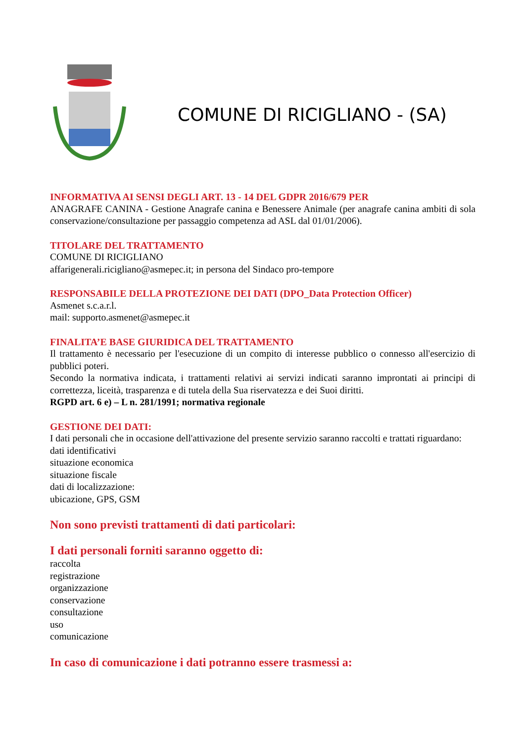COMUNE DI RICIGLIANO - (SA)
INFORMATIVA AI SENSI DEGLI ART. 13 - 14 DEL GDPR 2016/679 PER
ANAGRAFE CANINA - Gestione Anagrafe canina e Benessere Animale (per anagrafe canina ambiti di sola conservazione/consultazione per passaggio competenza ad ASL dal 01/01/2006).
TITOLARE DEL TRATTAMENTO
COMUNE DI RICIGLIANO
affarigenerali.ricigliano@asmepec.it; in persona del Sindaco pro-tempore
RESPONSABILE DELLA PROTEZIONE DEI DATI (DPO_Data Protection Officer)
Asmenet s.c.a.r.l.
mail: supporto.asmenet@asmepec.it
FINALITA’E BASE GIURIDICA DEL TRATTAMENTO
Il trattamento è necessario per l'esecuzione di un compito di interesse pubblico o connesso all'esercizio di pubblici poteri.
Secondo la normativa indicata, i trattamenti relativi ai servizi indicati saranno improntati ai principi di correttezza, liceità, trasparenza e di tutela della Sua riservatezza e dei Suoi diritti.
RGPD art. 6 e) – L n. 281/1991; normativa regionale
GESTIONE DEI DATI:
I dati personali che in occasione dell'attivazione del presente servizio saranno raccolti e trattati riguardano:
dati identificativi
situazione economica
situazione fiscale
dati di localizzazione:
ubicazione, GPS, GSM
Non sono previsti trattamenti di dati particolari:
I dati personali forniti saranno oggetto di:
raccolta
registrazione
organizzazione
conservazione
consultazione
uso
comunicazione
In caso di comunicazione i dati potranno essere trasmessi a: